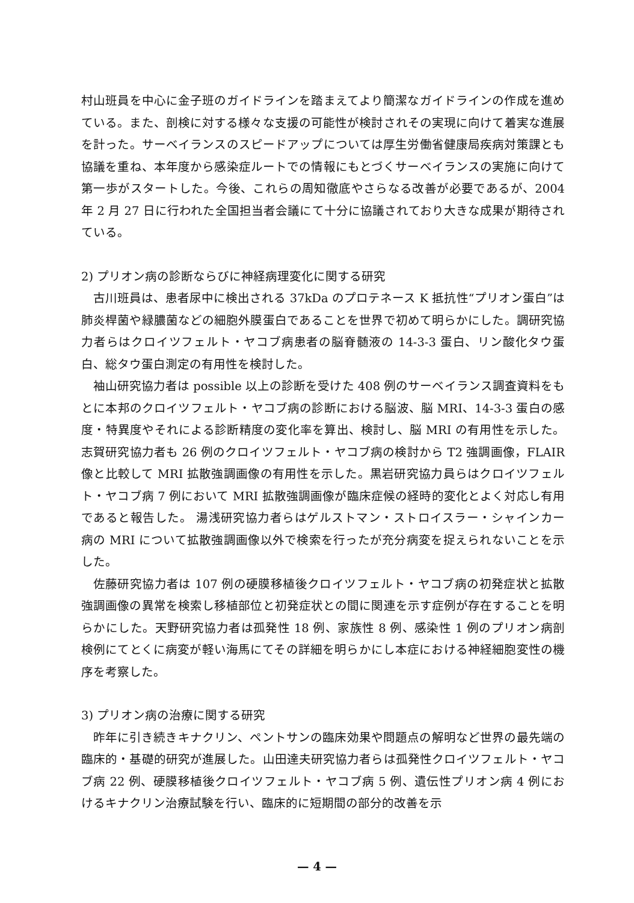村山班員を中心に金子班のガイドラインを踏まえてより簡潔なガイドラインの作成を進めている。また、剖検に対する様々な支援の可能性が検討されその実現に向けて着実な進展を計った。サーベイランスのスピードアップについては厚生労働省健康局疾病対策課とも協議を重ね、本年度から感染症ルートでの情報にもとづくサーベイランスの実施に向けて第一歩がスタートした。今後、これらの周知徹底やさらなる改善が必要であるが、2004 年 2 月 27 日に行われた全国担当者会議にて十分に協議されており大きな成果が期待されている。
2) プリオン病の診断ならびに神経病理変化に関する研究
古川班員は、患者尿中に検出される 37kDa のプロテネース K 抵抗性“プリオン蛋白”は 肺炎桿菌や緑膿菌などの細胞外膜蛋白であることを世界で初めて明らかにした。調研究協力者らはクロイツフェルト・ヤコブ病患者の脳脊髄液の 14-3-3 蛋白、リン酸化タウ蛋白、総タウ蛋白測定の有用性を検討した。
袖山研究協力者は possible 以上の診断を受けた 408 例のサーベイランス調査資料をもとに本邦のクロイツフェルト・ヤコブ病の診断における脳波、脳 MRI、14-3-3 蛋白の感度・特異度やそれによる診断精度の変化率を算出、検討し、脳 MRI の有用性を示した。志賀研究協力者も 26 例のクロイツフェルト・ヤコブ病の検討から T2 強調画像，FLAIR 像と比較して MRI 拡散強調画像の有用性を示した。黒岩研究協力員らはクロイツフェルト・ヤコブ病 7 例において MRI 拡散強調画像が臨床症候の経時的変化とよく対応し有用であると報告した。 湯浅研究協力者らはゲルストマン・ストロイスラー・シャインカー病の MRI について拡散強調画像以外で検索を行ったが充分病変を捉えられないことを示した。
佐藤研究協力者は 107 例の硬膜移植後クロイツフェルト・ヤコブ病の初発症状と拡散強調画像の異常を検索し移植部位と初発症状との間に関連を示す症例が存在することを明らかにした。天野研究協力者は孤発性 18 例、家族性 8 例、感染性 1 例のプリオン病剖検例にてとくに病変が軽い海馬にてその詳細を明らかにし本症における神経細胞変性の機序を考察した。
3) プリオン病の治療に関する研究
昨年に引き続きキナクリン、ペントサンの臨床効果や問題点の解明など世界の最先端の臨床的・基礎的研究が進展した。山田達夫研究協力者らは孤発性クロイツフェルト・ヤコブ病 22 例、硬膜移植後クロイツフェルト・ヤコブ病 5 例、遺伝性プリオン病 4 例におけるキナクリン治療試験を行い、臨床的に短期間の部分的改善を示
— 4 —